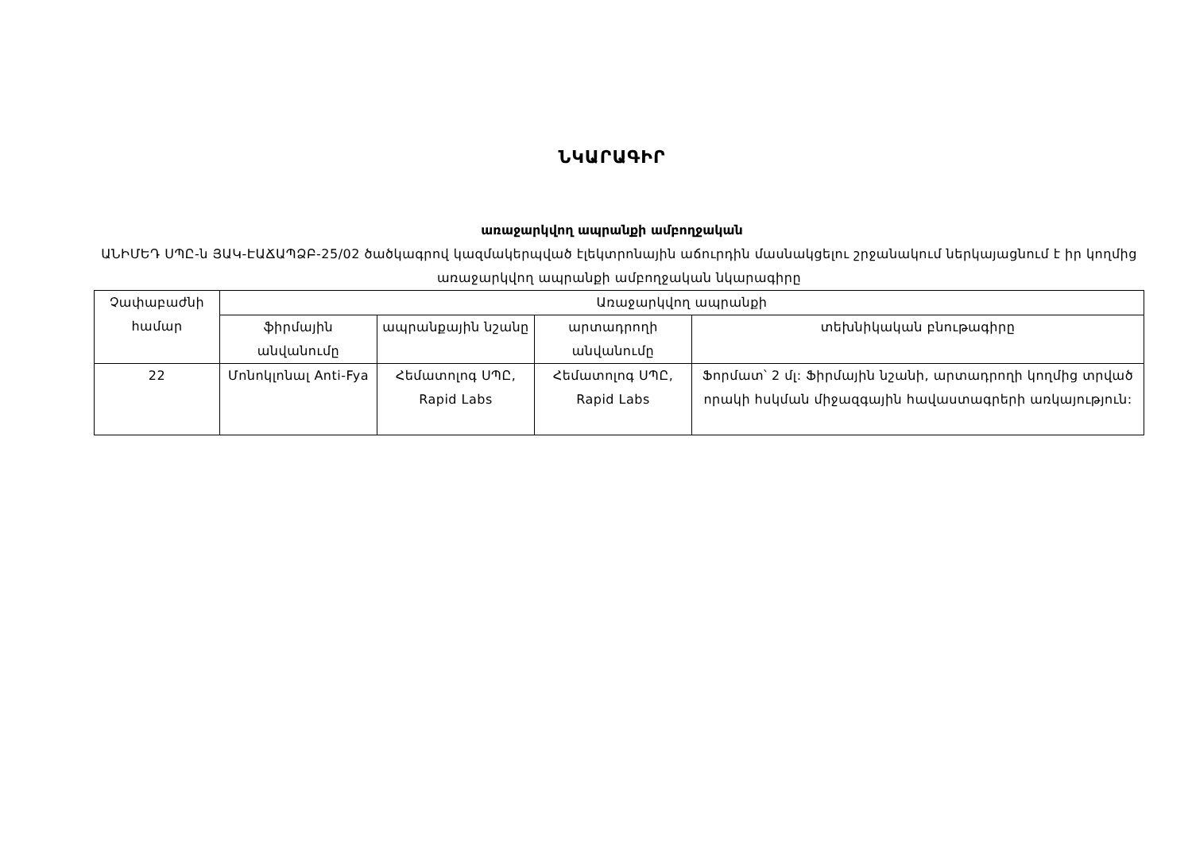ՆԿԱՐԱԳԻՐ
առաջարկվող ապրանքի ամբողջական
ԱՆԻՄԵԴ ՍՊԸ-ն ՅԱԿ-ԷԱՃԱՊՁԲ-25/02 ծածկագրով կազմակերպված էլեկտրոնային աճուրդին մասնակցելու շրջանակում ներկայացնում է իր կողմից առաջարկվող ապրանքի ամբողջական նկարագիրը
| Չափաբաժնի համար | Առաջարկվող ապրանքի | | | |
| --- | --- | --- | --- | --- |
| | ֆիրմային անվանումը | ապրանքային նշանը | արտադրողի անվանումը | տեխնիկական բնութագիրը |
| 22 | Մոնոկլոնալ Anti-Fya | Հեմատոլոգ ՍՊԸ, Rapid Labs | Հեմատոլոգ ՍՊԸ, Rapid Labs | Ֆորմատ՝ 2 մլ: Ֆիրմային նշանի, արտադրողի կողմից տրված որակի հսկման միջազգային հավաստագրերի առկայություն: |